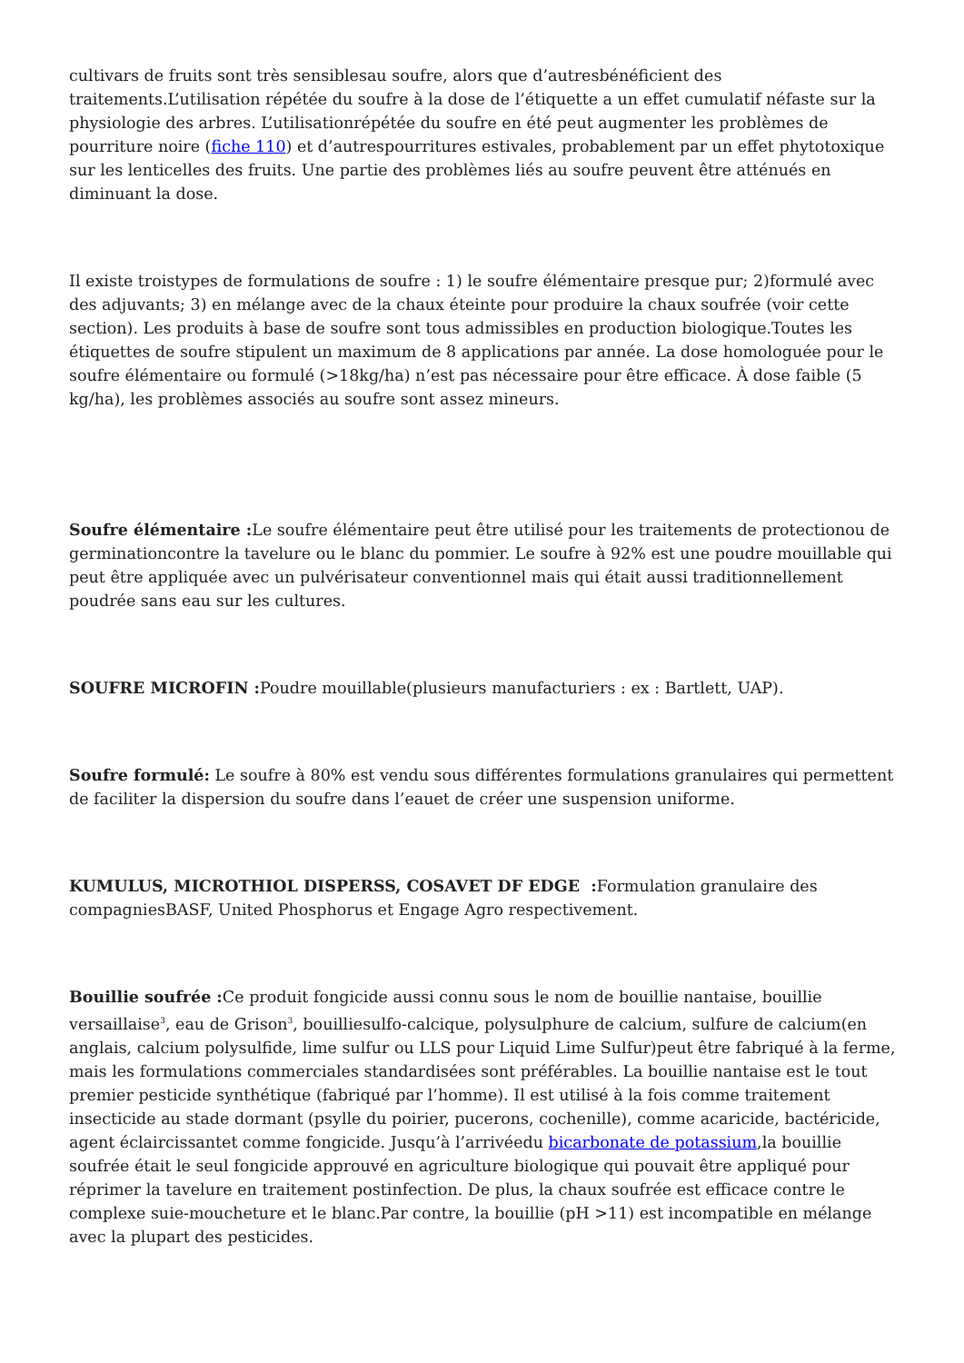cultivars de fruits sont très sensiblesau soufre, alors que d’autresbénéficient des traitements.L’utilisation répétée du soufre à la dose de l’étiquette a un effet cumulatif néfaste sur la physiologie des arbres. L’utilisationrépétée du soufre en été peut augmenter les problèmes de pourriture noire (fiche 110) et d’autrespourritures estivales, probablement par un effet phytotoxique sur les lenticelles des fruits. Une partie des problèmes liés au soufre peuvent être atténués en diminuant la dose.
Il existe troistypes de formulations de soufre : 1) le soufre élémentaire presque pur; 2)formulé avec des adjuvants; 3) en mélange avec de la chaux éteinte pour produire la chaux soufrée (voir cette section). Les produits à base de soufre sont tous admissibles en production biologique.Toutes les étiquettes de soufre stipulent un maximum de 8 applications par année. La dose homologuée pour le soufre élémentaire ou formulé (>18kg/ha) n’est pas nécessaire pour être efficace. À dose faible (5 kg/ha), les problèmes associés au soufre sont assez mineurs.
Soufre élémentaire : Le soufre élémentaire peut être utilisé pour les traitements de protectionou de germinationcontre la tavelure ou le blanc du pommier. Le soufre à 92% est une poudre mouillable qui peut être appliquée avec un pulvérisateur conventionnel mais qui était aussi traditionnellement poudrée sans eau sur les cultures.
SOUFRE MICROFIN : Poudre mouillable(plusieurs manufacturiers : ex : Bartlett, UAP).
Soufre formulé: Le soufre à 80% est vendu sous différentes formulations granulaires qui permettent de faciliter la dispersion du soufre dans l’eauet de créer une suspension uniforme.
KUMULUS, MICROTHIOL DISPERSS, COSAVET DF EDGE : Formulation granulaire des compagniesBASF, United Phosphorus et Engage Agro respectivement.
Bouillie soufrée : Ce produit fongicide aussi connu sous le nom de bouillie nantaise, bouillie versaillaise<sup>3</sup>, eau de Grison<sup>3</sup>, bouilliesulfo-calcique, polysulphure de calcium, sulfure de calcium(en anglais, calcium polysulfide, lime sulfur ou LLS pour Liquid Lime Sulfur)peut être fabriqué à la ferme, mais les formulations commerciales standardisées sont préférables. La bouillie nantaise est le tout premier pesticide synthétique (fabriqué par l’homme). Il est utilisé à la fois comme traitement insecticide au stade dormant (psylle du poirier, pucerons, cochenille), comme acaricide, bactéricide, agent éclaircissantet comme fongicide. Jusqu’à l’arrivéedu bicarbonate de potassium,la bouillie soufrée était le seul fongicide approuvé en agriculture biologique qui pouvait être appliqué pour réprimer la tavelure en traitement postinfection. De plus, la chaux soufrée est efficace contre le complexe suie-moucheture et le blanc.Par contre, la bouillie (pH >11) est incompatible en mélange avec la plupart des pesticides.